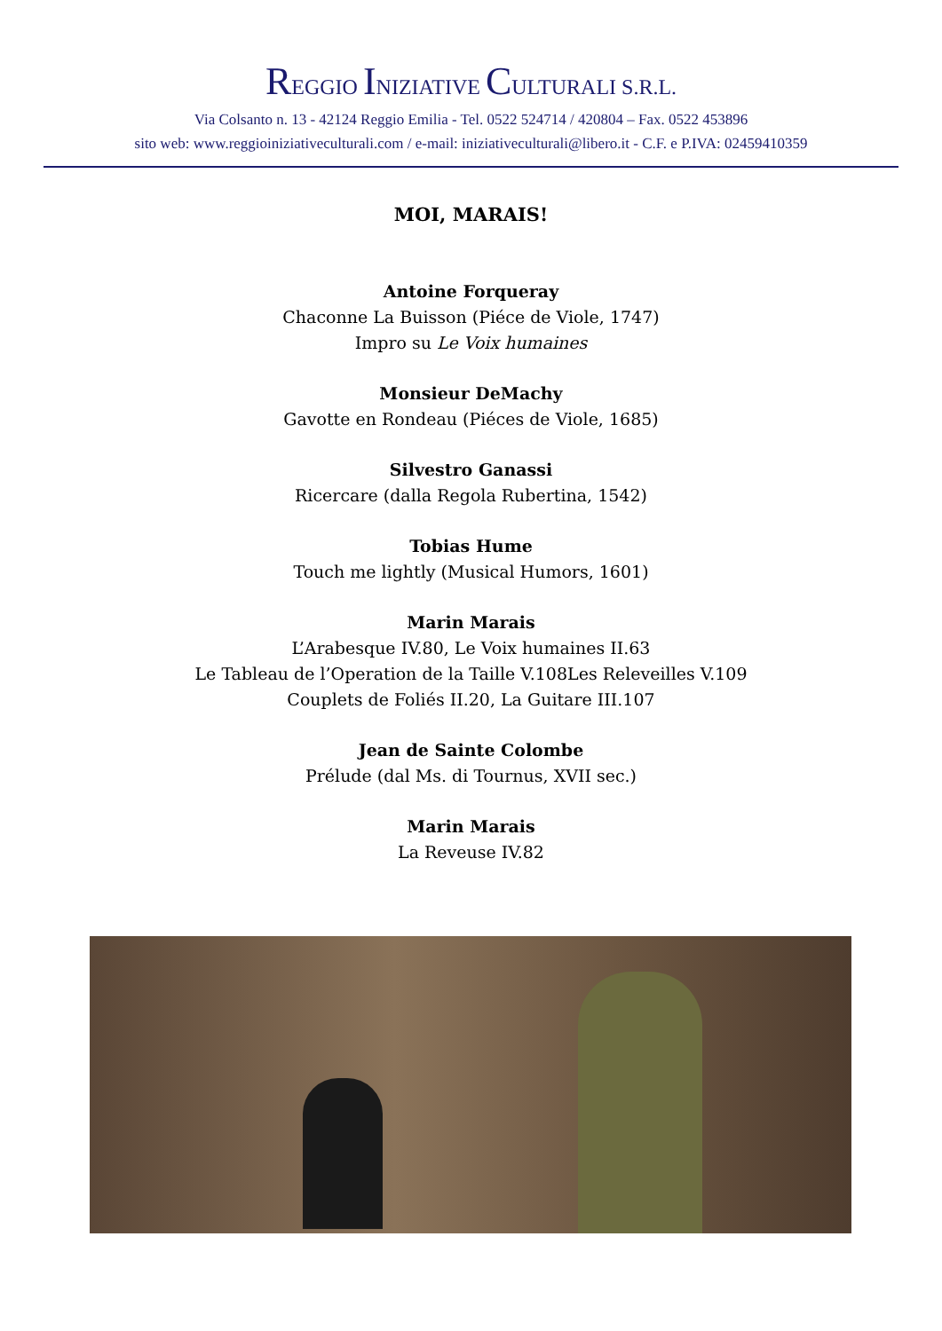REGGIO INIZIATIVE CULTURALI S.R.L.
Via Colsanto n. 13 - 42124 Reggio Emilia - Tel. 0522 524714 / 420804 – Fax. 0522 453896
sito web: www.reggioiniziativeculturali.com / e-mail: iniziativeculturali@libero.it - C.F. e P.IVA: 02459410359
MOI, MARAIS!
Antoine Forqueray
Chaconne La Buisson (Piéce de Viole, 1747)
Impro su Le Voix humaines
Monsieur DeMachy
Gavotte en Rondeau (Piéces de Viole, 1685)
Silvestro Ganassi
Ricercare (dalla Regola Rubertina, 1542)
Tobias Hume
Touch me lightly (Musical Humors, 1601)
Marin Marais
L’Arabesque IV.80, Le Voix humaines II.63
Le Tableau de l’Operation de la Taille V.108Les Releveilles V.109
Couplets de Foliés II.20, La Guitare III.107
Jean de Sainte Colombe
Prélude (dal Ms. di Tournus, XVII sec.)
Marin Marais
La Reveuse IV.82